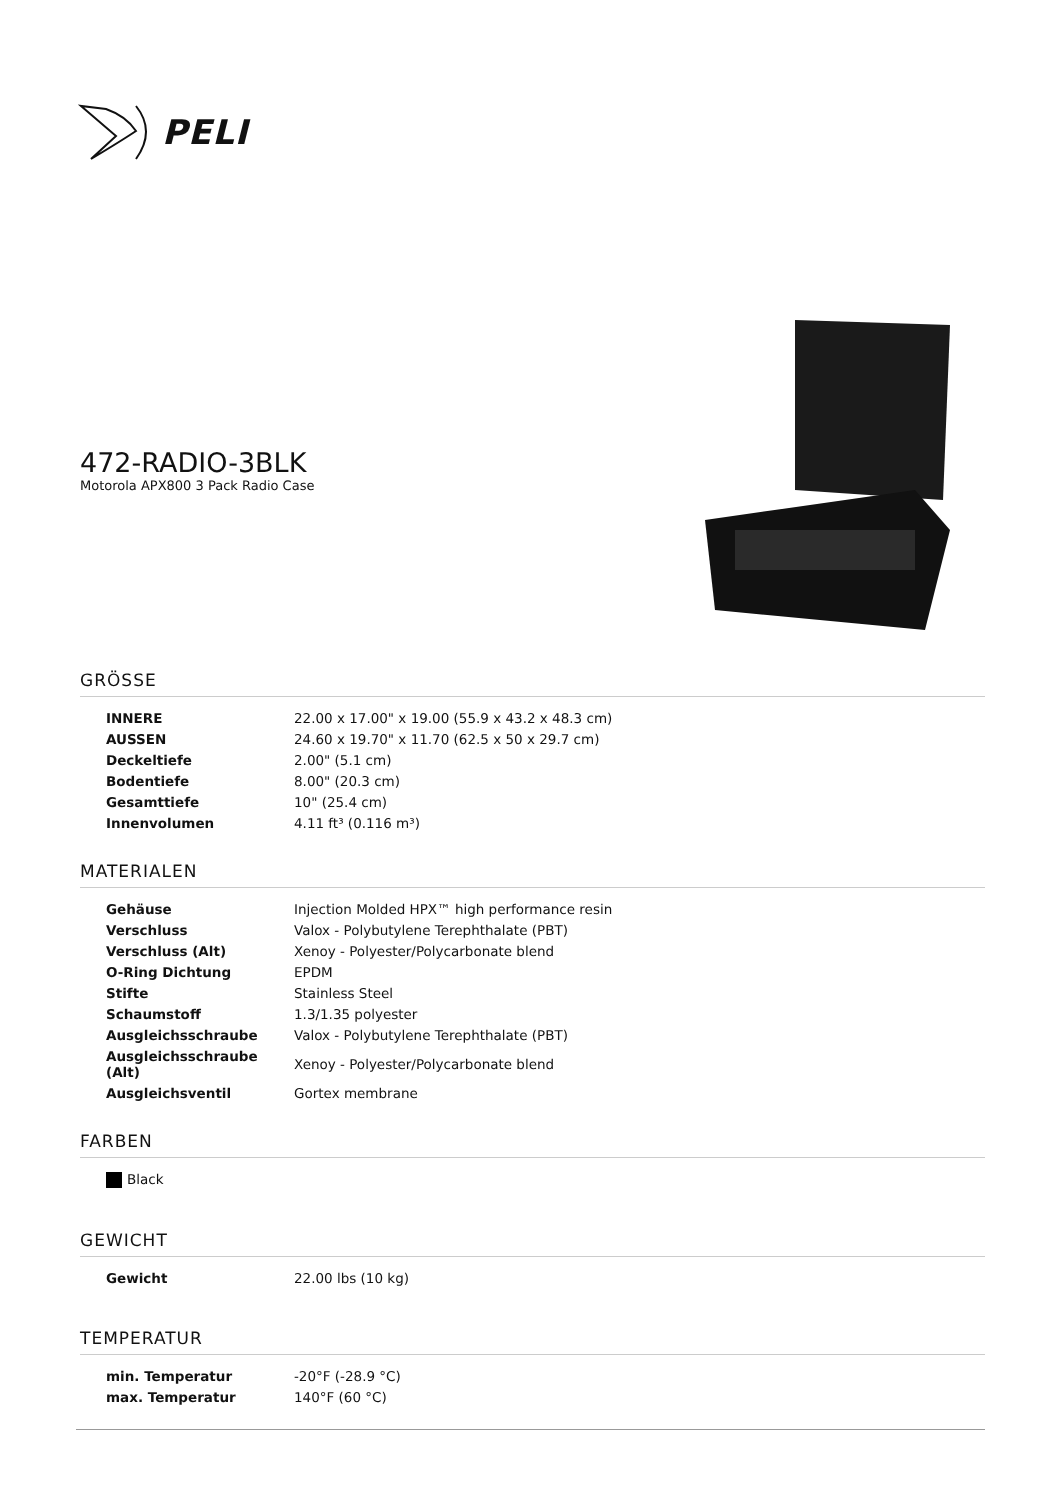PELI
472-RADIO-3BLK
Motorola APX800 3 Pack Radio Case
GRÖSSE
| INNERE | 22.00 x 17.00" x 19.00 (55.9 x 43.2 x 48.3 cm) |
| AUSSEN | 24.60 x 19.70" x 11.70 (62.5 x 50 x 29.7 cm) |
| Deckeltiefe | 2.00" (5.1 cm) |
| Bodentiefe | 8.00" (20.3 cm) |
| Gesamttiefe | 10" (25.4 cm) |
| Innenvolumen | 4.11 ft³ (0.116 m³) |
MATERIALEN
| Gehäuse | Injection Molded HPX™ high performance resin |
| Verschluss | Valox - Polybutylene Terephthalate (PBT) |
| Verschluss (Alt) | Xenoy - Polyester/Polycarbonate blend |
| O-Ring Dichtung | EPDM |
| Stifte | Stainless Steel |
| Schaumstoff | 1.3/1.35 polyester |
| Ausgleichsschraube | Valox - Polybutylene Terephthalate (PBT) |
| Ausgleichsschraube (Alt) | Xenoy - Polyester/Polycarbonate blend |
| Ausgleichsventil | Gortex membrane |
FARBEN
| Black |
GEWICHT
| Gewicht | 22.00 lbs (10 kg) |
TEMPERATUR
| min. Temperatur | -20°F (-28.9 °C) |
| max. Temperatur | 140°F (60 °C) |